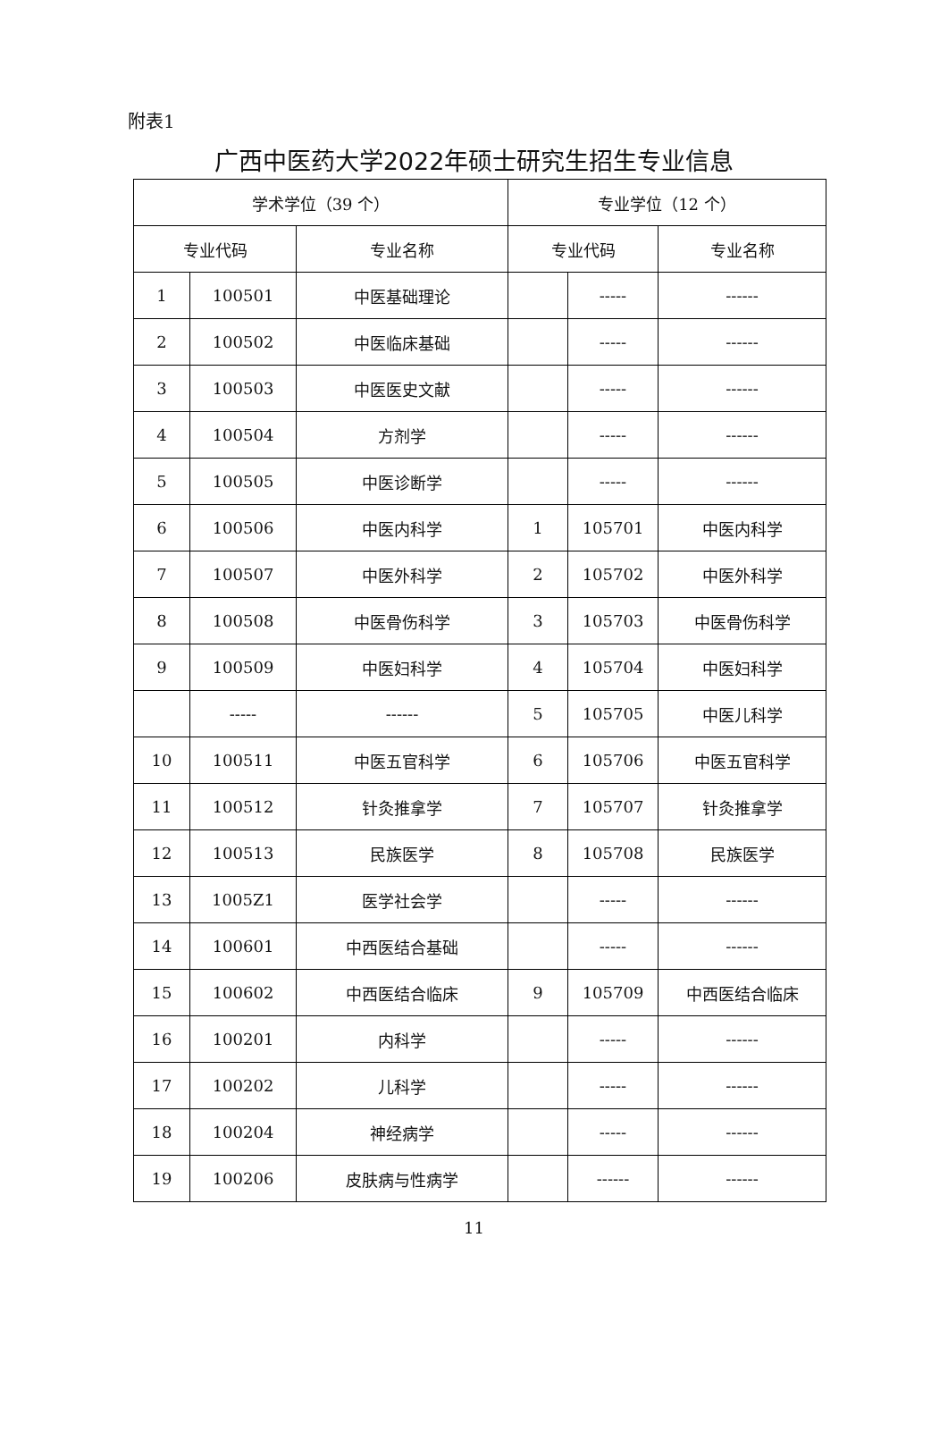附表1
广西中医药大学2022年硕士研究生招生专业信息
| 学术学位（39 个） | | | 专业学位（12 个） | | |
| --- | --- | --- | --- | --- | --- |
| 专业代码 | | 专业名称 | 专业代码 | | 专业名称 |
| 1 | 100501 | 中医基础理论 | | ----- | ------ |
| 2 | 100502 | 中医临床基础 | | ----- | ------ |
| 3 | 100503 | 中医医史文献 | | ----- | ------ |
| 4 | 100504 | 方剂学 | | ----- | ------ |
| 5 | 100505 | 中医诊断学 | | ----- | ------ |
| 6 | 100506 | 中医内科学 | 1 | 105701 | 中医内科学 |
| 7 | 100507 | 中医外科学 | 2 | 105702 | 中医外科学 |
| 8 | 100508 | 中医骨伤科学 | 3 | 105703 | 中医骨伤科学 |
| 9 | 100509 | 中医妇科学 | 4 | 105704 | 中医妇科学 |
| | ----- | ------ | 5 | 105705 | 中医儿科学 |
| 10 | 100511 | 中医五官科学 | 6 | 105706 | 中医五官科学 |
| 11 | 100512 | 针灸推拿学 | 7 | 105707 | 针灸推拿学 |
| 12 | 100513 | 民族医学 | 8 | 105708 | 民族医学 |
| 13 | 1005Z1 | 医学社会学 | | ----- | ------ |
| 14 | 100601 | 中西医结合基础 | | ----- | ------ |
| 15 | 100602 | 中西医结合临床 | 9 | 105709 | 中西医结合临床 |
| 16 | 100201 | 内科学 | | ----- | ------ |
| 17 | 100202 | 儿科学 | | ----- | ------ |
| 18 | 100204 | 神经病学 | | ----- | ------ |
| 19 | 100206 | 皮肤病与性病学 | | ------ | ------ |
11